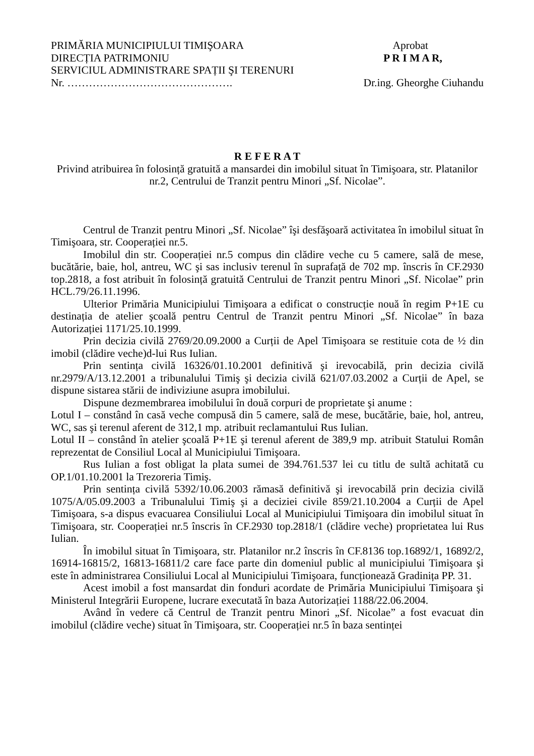PRIMĂRIA MUNICIPIULUI TIMIŞOARA Aprobat
DIRECȚIA PATRIMONIU P R I M A R,
SERVICIUL ADMINISTRARE SPAȚII ŞI TERENURI
Nr. ………………………………………. Dr.ing. Gheorghe Ciuhandu
R E F E R A T
Privind atribuirea în folosință gratuită a mansardei din imobilul situat în Timişoara, str. Platanilor nr.2, Centrului de Tranzit pentru Minori „Sf. Nicolae”.
Centrul de Tranzit pentru Minori „Sf. Nicolae” îşi desfăşoară activitatea în imobilul situat în Timişoara, str. Cooperației nr.5.
Imobilul din str. Cooperației nr.5 compus din clădire veche cu 5 camere, sală de mese, bucătărie, baie, hol, antreu, WC şi sas inclusiv terenul în suprafață de 702 mp. înscris în CF.2930 top.2818, a fost atribuit în folosință gratuită Centrului de Tranzit pentru Minori „Sf. Nicolae” prin HCL.79/26.11.1996.
Ulterior Primăria Municipiului Timişoara a edificat o construcție nouă în regim P+1E cu destinația de atelier şcoală pentru Centrul de Tranzit pentru Minori „Sf. Nicolae” în baza Autorizației 1171/25.10.1999.
Prin decizia civilă 2769/20.09.2000 a Curții de Apel Timişoara se restituie cota de ½ din imobil (clădire veche)d-lui Rus Iulian.
Prin sentința civilă 16326/01.10.2001 definitivă şi irevocabilă, prin decizia civilă nr.2979/A/13.12.2001 a tribunalului Timiş şi decizia civilă 621/07.03.2002 a Curții de Apel, se dispune sistarea stării de indiviziune asupra imobilului.
Dispune dezmembrarea imobilului în două corpuri de proprietate şi anume :
Lotul I – constând în casă veche compusă din 5 camere, sală de mese, bucătărie, baie, hol, antreu, WC, sas şi terenul aferent de 312,1 mp. atribuit reclamantului Rus Iulian.
Lotul II – constând în atelier şcoală P+1E şi terenul aferent de 389,9 mp. atribuit Statului Român reprezentat de Consiliul Local al Municipiului Timişoara.
Rus Iulian a fost obligat la plata sumei de 394.761.537 lei cu titlu de sultă achitată cu OP.1/01.10.2001 la Trezoreria Timiş.
Prin sentința civilă 5392/10.06.2003 rămasă definitivă şi irevocabilă prin decizia civilă 1075/A/05.09.2003 a Tribunalului Timiş şi a deciziei civile 859/21.10.2004 a Curții de Apel Timişoara, s-a dispus evacuarea Consiliului Local al Municipiului Timişoara din imobilul situat în Timişoara, str. Cooperației nr.5 înscris în CF.2930 top.2818/1 (clădire veche) proprietatea lui Rus Iulian.
În imobilul situat în Timişoara, str. Platanilor nr.2 înscris în CF.8136 top.16892/1, 16892/2, 16914-16815/2, 16813-16811/2 care face parte din domeniul public al municipiului Timişoara şi este în administrarea Consiliului Local al Municipiului Timişoara, funcționează Gradinița PP. 31.
Acest imobil a fost mansardat din fonduri acordate de Primăria Municipiului Timişoara şi Ministerul Integrării Europene, lucrare executată în baza Autorizației 1188/22.06.2004.
Având în vedere că Centrul de Tranzit pentru Minori „Sf. Nicolae” a fost evacuat din imobilul (clădire veche) situat în Timişoara, str. Cooperației nr.5 în baza sentinței